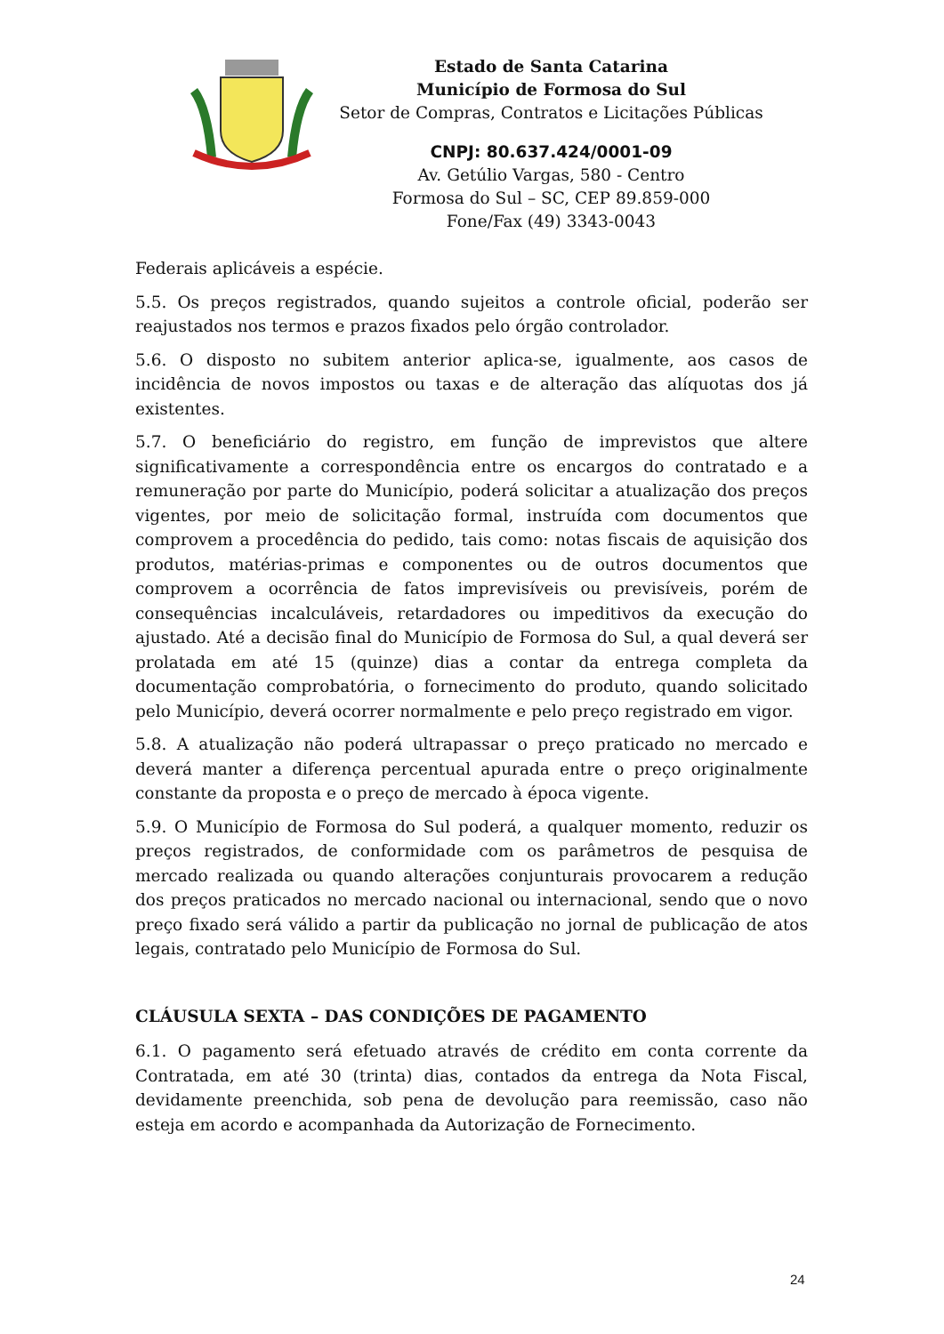Estado de Santa Catarina
Município de Formosa do Sul
Setor de Compras, Contratos e Licitações Públicas
CNPJ: 80.637.424/0001-09
Av. Getúlio Vargas, 580 - Centro
Formosa do Sul – SC, CEP 89.859-000
Fone/Fax (49) 3343-0043
Federais aplicáveis a espécie.
5.5. Os preços registrados, quando sujeitos a controle oficial, poderão ser reajustados nos termos e prazos fixados pelo órgão controlador.
5.6. O disposto no subitem anterior aplica-se, igualmente, aos casos de incidência de novos impostos ou taxas e de alteração das alíquotas dos já existentes.
5.7. O beneficiário do registro, em função de imprevistos que altere significativamente a correspondência entre os encargos do contratado e a remuneração por parte do Município, poderá solicitar a atualização dos preços vigentes, por meio de solicitação formal, instruída com documentos que comprovem a procedência do pedido, tais como: notas fiscais de aquisição dos produtos, matérias-primas e componentes ou de outros documentos que comprovem a ocorrência de fatos imprevisíveis ou previsíveis, porém de consequências incalculáveis, retardadores ou impeditivos da execução do ajustado. Até a decisão final do Município de Formosa do Sul, a qual deverá ser prolatada em até 15 (quinze) dias a contar da entrega completa da documentação comprobatória, o fornecimento do produto, quando solicitado pelo Município, deverá ocorrer normalmente e pelo preço registrado em vigor.
5.8. A atualização não poderá ultrapassar o preço praticado no mercado e deverá manter a diferença percentual apurada entre o preço originalmente constante da proposta e o preço de mercado à época vigente.
5.9. O Município de Formosa do Sul poderá, a qualquer momento, reduzir os preços registrados, de conformidade com os parâmetros de pesquisa de mercado realizada ou quando alterações conjunturais provocarem a redução dos preços praticados no mercado nacional ou internacional, sendo que o novo preço fixado será válido a partir da publicação no jornal de publicação de atos legais, contratado pelo Município de Formosa do Sul.
CLÁUSULA SEXTA – DAS CONDIÇÕES DE PAGAMENTO
6.1. O pagamento será efetuado através de crédito em conta corrente da Contratada, em até 30 (trinta) dias, contados da entrega da Nota Fiscal, devidamente preenchida, sob pena de devolução para reemissão, caso não esteja em acordo e acompanhada da Autorização de Fornecimento.
24